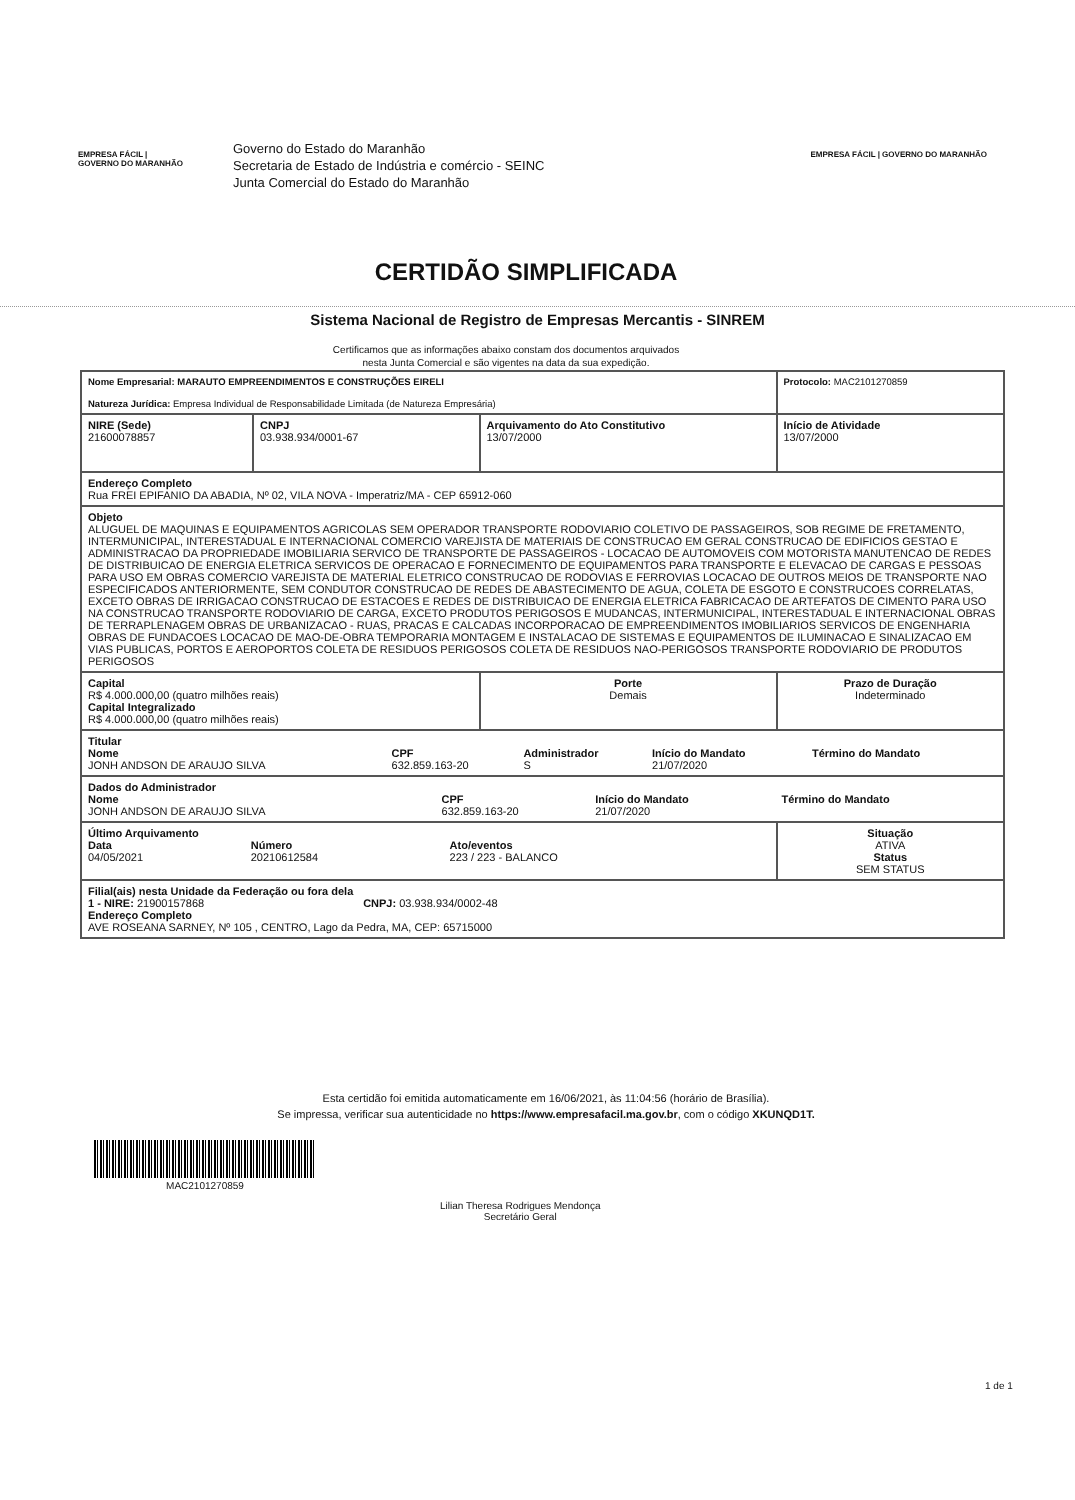EMPRESA FÁCIL | GOVERNO DO MARANHÃO
Governo do Estado do Maranhão
Secretaria de Estado de Indústria e comércio - SEINC
Junta Comercial do Estado do Maranhão
EMPRESA FÁCIL | GOVERNO DO MARANHÃO
CERTIDÃO SIMPLIFICADA
Sistema Nacional de Registro de Empresas Mercantis - SINREM
Certificamos que as informações abaixo constam dos documentos arquivados
nesta Junta Comercial e são vigentes na data da sua expedição.
| Nome Empresarial: MARAUTO EMPREENDIMENTOS E CONSTRUÇÕES EIRELI Natureza Jurídica: Empresa Individual de Responsabilidade Limitada (de Natureza Empresária) | | | Protocolo: MAC2101270859 |
| NIRE (Sede) 21600078857 | CNPJ 03.938.934/0001-67 | Arquivamento do Ato Constitutivo 13/07/2000 | Início de Atividade 13/07/2000 |
| Endereço Completo Rua FREI EPIFANIO DA ABADIA, Nº 02, VILA NOVA - Imperatriz/MA - CEP 65912-060 | | | |
| Objeto ALUGUEL DE MAQUINAS E EQUIPAMENTOS AGRICOLAS SEM OPERADOR TRANSPORTE RODOVIARIO COLETIVO DE PASSAGEIROS, SOB REGIME DE FRETAMENTO, INTERMUNICIPAL, INTERESTADUAL E INTERNACIONAL COMERCIO VAREJISTA DE MATERIAIS DE CONSTRUCAO EM GERAL CONSTRUCAO DE EDIFICIOS GESTAO E ADMINISTRACAO DA PROPRIEDADE IMOBILIARIA SERVICO DE TRANSPORTE DE PASSAGEIROS - LOCACAO DE AUTOMOVEIS COM MOTORISTA MANUTENCAO DE REDES DE DISTRIBUICAO DE ENERGIA ELETRICA SERVICOS DE OPERACAO E FORNECIMENTO DE EQUIPAMENTOS PARA TRANSPORTE E ELEVACAO DE CARGAS E PESSOAS PARA USO EM OBRAS COMERCIO VAREJISTA DE MATERIAL ELETRICO CONSTRUCAO DE RODOVIAS E FERROVIAS LOCACAO DE OUTROS MEIOS DE TRANSPORTE NAO ESPECIFICADOS ANTERIORMENTE, SEM CONDUTOR CONSTRUCAO DE REDES DE ABASTECIMENTO DE AGUA, COLETA DE ESGOTO E CONSTRUCOES CORRELATAS, EXCETO OBRAS DE IRRIGACAO CONSTRUCAO DE ESTACOES E REDES DE DISTRIBUICAO DE ENERGIA ELETRICA FABRICACAO DE ARTEFATOS DE CIMENTO PARA USO NA CONSTRUCAO TRANSPORTE RODOVIARIO DE CARGA, EXCETO PRODUTOS PERIGOSOS E MUDANCAS, INTERMUNICIPAL, INTERESTADUAL E INTERNACIONAL OBRAS DE TERRAPLENAGEM OBRAS DE URBANIZACAO - RUAS, PRACAS E CALCADAS INCORPORACAO DE EMPREENDIMENTOS IMOBILIARIOS SERVICOS DE ENGENHARIA OBRAS DE FUNDACOES LOCACAO DE MAO-DE-OBRA TEMPORARIA MONTAGEM E INSTALACAO DE SISTEMAS E EQUIPAMENTOS DE ILUMINACAO E SINALIZACAO EM VIAS PUBLICAS, PORTOS E AEROPORTOS COLETA DE RESIDUOS PERIGOSOS COLETA DE RESIDUOS NAO-PERIGOSOS TRANSPORTE RODOVIARIO DE PRODUTOS PERIGOSOS | | | |
| Capital R$ 4.000.000,00 (quatro milhões reais) Capital Integralizado R$ 4.000.000,00 (quatro milhões reais) | | Porte Demais | Prazo de Duração Indeterminado |
| Titular / Nome JONH ANDSON DE ARAUJO SILVA / CPF 632.859.163-20 / Administrador S / Início do Mandato 21/07/2020 / Término do Mandato / | | | |
| Dados do Administrador / Nome JONH ANDSON DE ARAUJO SILVA / CPF 632.859.163-20 / Início do Mandato 21/07/2020 / Término do Mandato / | | | |
| Último Arquivamento / Data 04/05/2021 / Número 20210612584 / Ato/eventos 223 / 223 - BALANCO / | | | Situação ATIVA Status SEM STATUS |
| Filial(ais) nesta Unidade da Federação ou fora dela 1 - NIRE: 21900157868 CNPJ: 03.938.934/0002-48 Endereço Completo AVE ROSEANA SARNEY, Nº 105 , CENTRO, Lago da Pedra, MA, CEP: 65715000 | | | |
Esta certidão foi emitida automaticamente em 16/06/2021, às 11:04:56 (horário de Brasília).
Se impressa, verificar sua autenticidade no https://www.empresafacil.ma.gov.br, com o código XKUNQD1T.
MAC2101270859
Lilian Theresa Rodrigues Mendonça
Secretário Geral
1 de 1